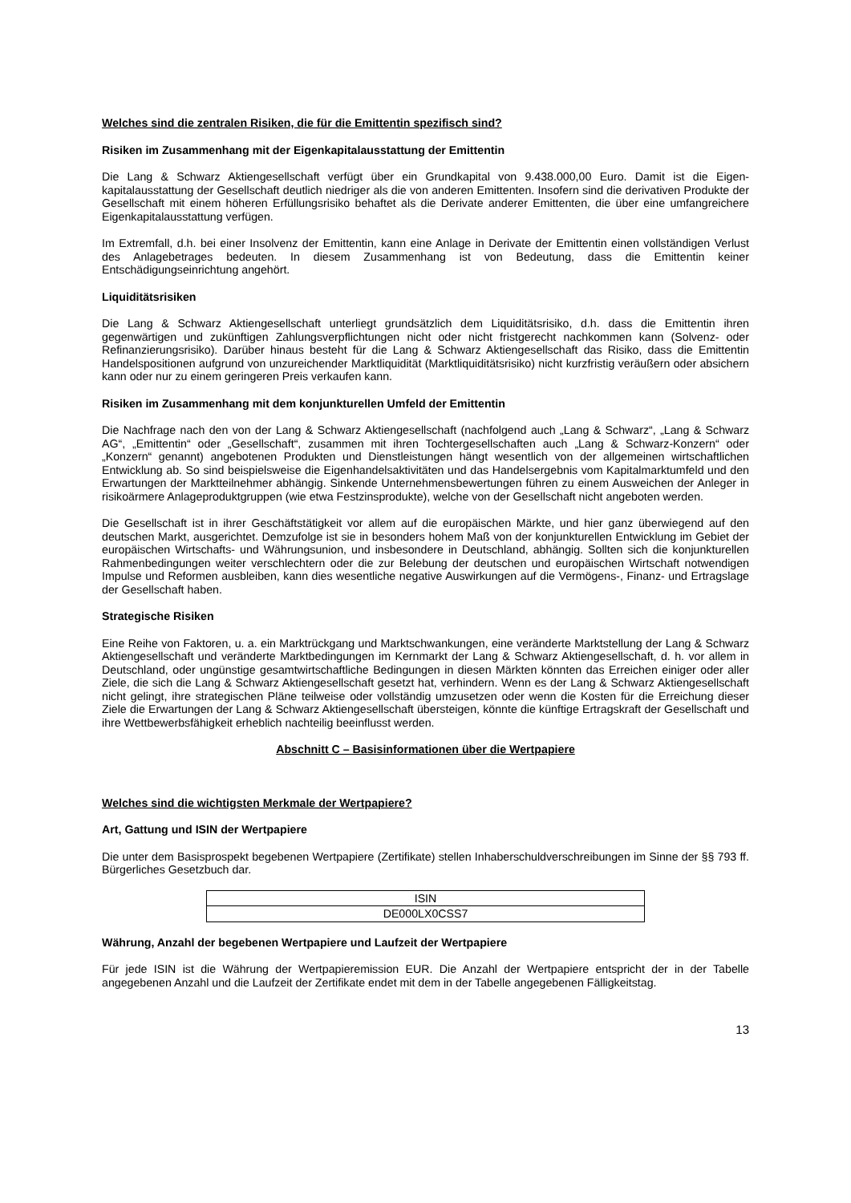Welches sind die zentralen Risiken, die für die Emittentin spezifisch sind?
Risiken im Zusammenhang mit der Eigenkapitalausstattung der Emittentin
Die Lang & Schwarz Aktiengesellschaft verfügt über ein Grundkapital von 9.438.000,00 Euro. Damit ist die Eigen-kapitalausstattung der Gesellschaft deutlich niedriger als die von anderen Emittenten. Insofern sind die derivativen Produkte der Gesellschaft mit einem höheren Erfüllungsrisiko behaftet als die Derivate anderer Emittenten, die über eine umfangreichere Eigenkapitalausstattung verfügen.
Im Extremfall, d.h. bei einer Insolvenz der Emittentin, kann eine Anlage in Derivate der Emittentin einen vollständigen Verlust des Anlagebetrages bedeuten. In diesem Zusammenhang ist von Bedeutung, dass die Emittentin keiner Entschädigungseinrichtung angehört.
Liquiditätsrisiken
Die Lang & Schwarz Aktiengesellschaft unterliegt grundsätzlich dem Liquiditätsrisiko, d.h. dass die Emittentin ihren gegenwärtigen und zukünftigen Zahlungsverpflichtungen nicht oder nicht fristgerecht nachkommen kann (Solvenz- oder Refinanzierungsrisiko). Darüber hinaus besteht für die Lang & Schwarz Aktiengesellschaft das Risiko, dass die Emittentin Handelspositionen aufgrund von unzureichender Marktliquidität (Marktliquiditätsrisiko) nicht kurzfristig veräußern oder absichern kann oder nur zu einem geringeren Preis verkaufen kann.
Risiken im Zusammenhang mit dem konjunkturellen Umfeld der Emittentin
Die Nachfrage nach den von der Lang & Schwarz Aktiengesellschaft (nachfolgend auch „Lang & Schwarz“, „Lang & Schwarz AG“, „Emittentin“ oder „Gesellschaft“, zusammen mit ihren Tochtergesellschaften auch „Lang & Schwarz-Konzern“ oder „Konzern“ genannt) angebotenen Produkten und Dienstleistungen hängt wesentlich von der allgemeinen wirtschaftlichen Entwicklung ab. So sind beispielsweise die Eigenhandelsaktivitäten und das Handelsergebnis vom Kapitalmarktumfeld und den Erwartungen der Marktteilnehmer abhängig. Sinkende Unternehmensbewertungen führen zu einem Ausweichen der Anleger in risikoärmere Anlageproduktgruppen (wie etwa Festzinsprodukte), welche von der Gesellschaft nicht angeboten werden.
Die Gesellschaft ist in ihrer Geschäftstätigkeit vor allem auf die europäischen Märkte, und hier ganz überwiegend auf den deutschen Markt, ausgerichtet. Demzufolge ist sie in besonders hohem Maß von der konjunkturellen Entwicklung im Gebiet der europäischen Wirtschafts- und Währungsunion, und insbesondere in Deutschland, abhängig. Sollten sich die konjunkturellen Rahmenbedingungen weiter verschlechtern oder die zur Belebung der deutschen und europäischen Wirtschaft notwendigen Impulse und Reformen ausbleiben, kann dies wesentliche negative Auswirkungen auf die Vermögens-, Finanz- und Ertragslage der Gesellschaft haben.
Strategische Risiken
Eine Reihe von Faktoren, u. a. ein Marktrückgang und Marktschwankungen, eine veränderte Marktstellung der Lang & Schwarz Aktiengesellschaft und veränderte Marktbedingungen im Kernmarkt der Lang & Schwarz Aktiengesellschaft, d. h. vor allem in Deutschland, oder ungünstige gesamtwirtschaftliche Bedingungen in diesen Märkten könnten das Erreichen einiger oder aller Ziele, die sich die Lang & Schwarz Aktiengesellschaft gesetzt hat, verhindern. Wenn es der Lang & Schwarz Aktiengesellschaft nicht gelingt, ihre strategischen Pläne teilweise oder vollständig umzusetzen oder wenn die Kosten für die Erreichung dieser Ziele die Erwartungen der Lang & Schwarz Aktiengesellschaft übersteigen, könnte die künftige Ertragskraft der Gesellschaft und ihre Wettbewerbsfähigkeit erheblich nachteilig beeinflusst werden.
Abschnitt C – Basisinformationen über die Wertpapiere
Welches sind die wichtigsten Merkmale der Wertpapiere?
Art, Gattung und ISIN der Wertpapiere
Die unter dem Basisprospekt begebenen Wertpapiere (Zertifikate) stellen Inhaberschuldverschreibungen im Sinne der §§ 793 ff. Bürgerliches Gesetzbuch dar.
| ISIN |
| DE000LX0CSS7 |
Währung, Anzahl der begebenen Wertpapiere und Laufzeit der Wertpapiere
Für jede ISIN ist die Währung der Wertpapieremission EUR. Die Anzahl der Wertpapiere entspricht der in der Tabelle angegebenen Anzahl und die Laufzeit der Zertifikate endet mit dem in der Tabelle angegebenen Fälligkeitstag.
13